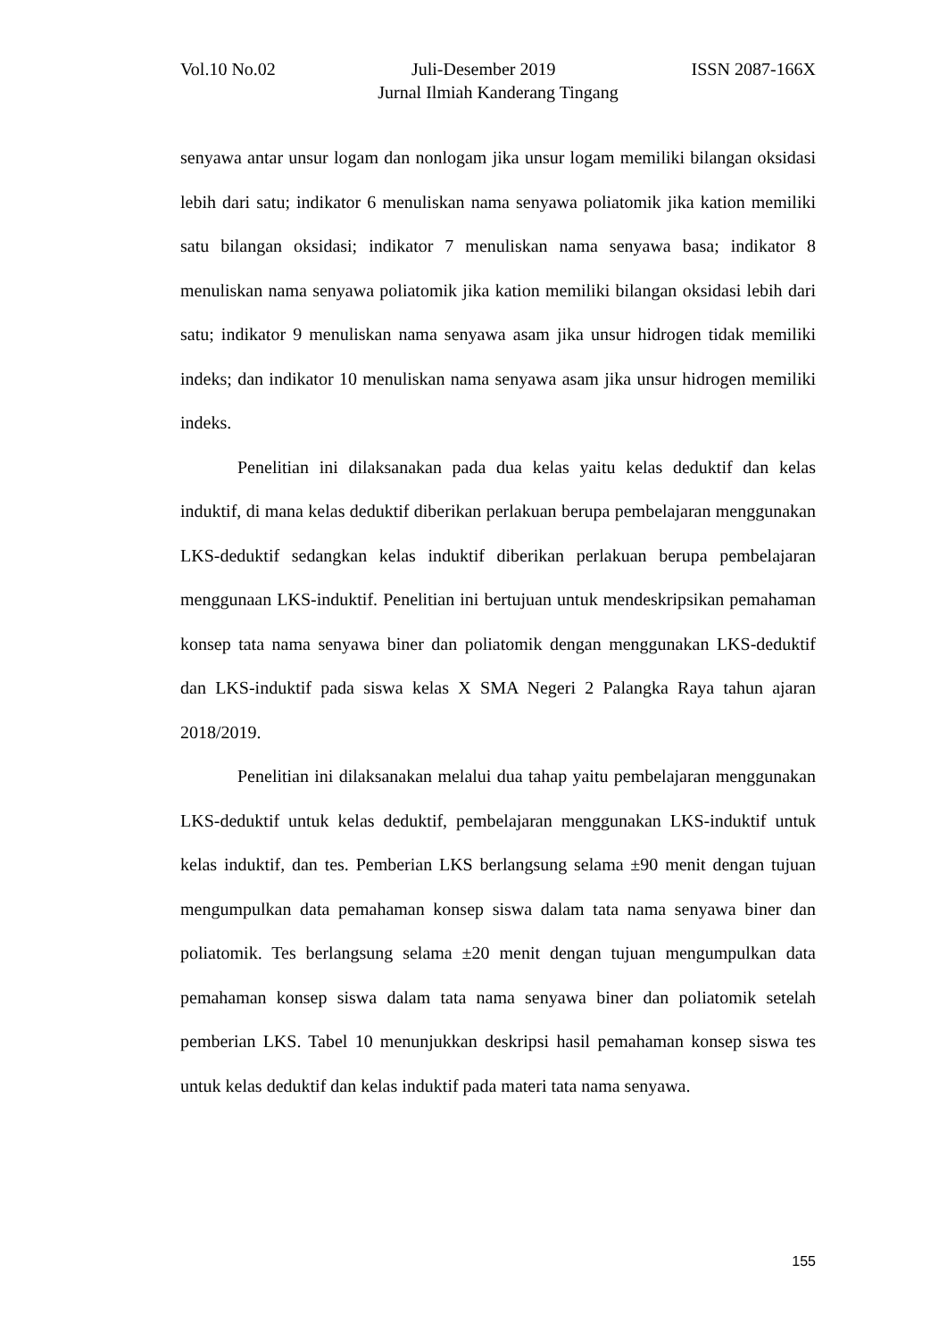Vol.10 No.02 Juli-Desember 2019 ISSN 2087-166X
Jurnal Ilmiah Kanderang Tingang
senyawa antar unsur logam dan nonlogam jika unsur logam memiliki bilangan oksidasi lebih dari satu; indikator 6 menuliskan nama senyawa poliatomik jika kation memiliki satu bilangan oksidasi; indikator 7 menuliskan nama senyawa basa; indikator 8 menuliskan nama senyawa poliatomik jika kation memiliki bilangan oksidasi lebih dari satu; indikator 9 menuliskan nama senyawa asam jika unsur hidrogen tidak memiliki indeks; dan indikator 10 menuliskan nama senyawa asam jika unsur hidrogen memiliki indeks.
Penelitian ini dilaksanakan pada dua kelas yaitu kelas deduktif dan kelas induktif, di mana kelas deduktif diberikan perlakuan berupa pembelajaran menggunakan LKS-deduktif sedangkan kelas induktif diberikan perlakuan berupa pembelajaran menggunaan LKS-induktif. Penelitian ini bertujuan untuk mendeskripsikan pemahaman konsep tata nama senyawa biner dan poliatomik dengan menggunakan LKS-deduktif dan LKS-induktif pada siswa kelas X SMA Negeri 2 Palangka Raya tahun ajaran 2018/2019.
Penelitian ini dilaksanakan melalui dua tahap yaitu pembelajaran menggunakan LKS-deduktif untuk kelas deduktif, pembelajaran menggunakan LKS-induktif untuk kelas induktif, dan tes. Pemberian LKS berlangsung selama ±90 menit dengan tujuan mengumpulkan data pemahaman konsep siswa dalam tata nama senyawa biner dan poliatomik. Tes berlangsung selama ±20 menit dengan tujuan mengumpulkan data pemahaman konsep siswa dalam tata nama senyawa biner dan poliatomik setelah pemberian LKS. Tabel 10 menunjukkan deskripsi hasil pemahaman konsep siswa tes untuk kelas deduktif dan kelas induktif pada materi tata nama senyawa.
155